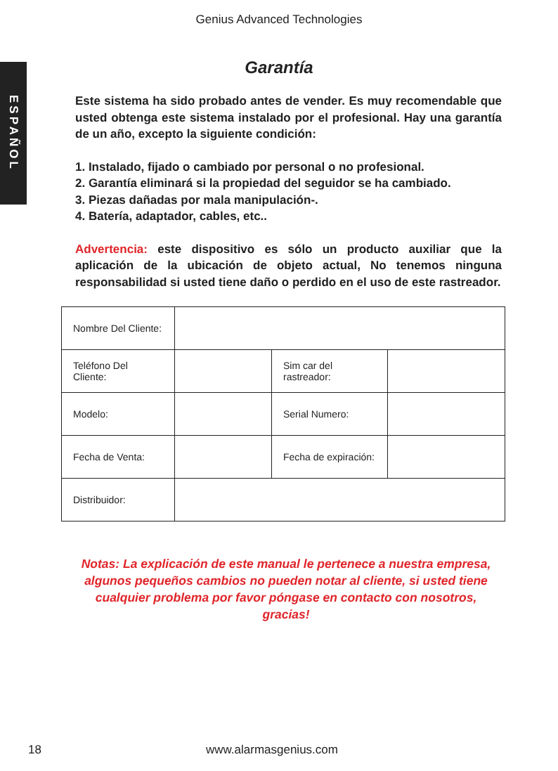Genius Advanced Technologies
ESPAÑOL
Garantía
Este sistema ha sido probado antes de vender. Es muy recomendable que usted obtenga este sistema instalado por el profesional. Hay una garantía de un año, excepto la siguiente condición:
1. Instalado, fijado o cambiado por personal o no profesional.
2. Garantía eliminará si la propiedad del seguidor se ha cambiado.
3. Piezas dañadas por mala manipulación-.
4. Batería, adaptador, cables, etc..
Advertencia: este dispositivo es sólo un producto auxiliar que la aplicación de la ubicación de objeto actual, No tenemos ninguna responsabilidad si usted tiene daño o perdido en el uso de este rastreador.
| Nombre Del Cliente: | | | |
| Teléfono Del Cliente: | | Sim car del rastreador: | |
| Modelo: | | Serial Numero: | |
| Fecha de Venta: | | Fecha de expiración: | |
| Distribuidor: | | | |
Notas: La explicación de este manual le pertenece a nuestra empresa, algunos pequeños cambios no pueden notar al cliente, si usted tiene cualquier problema por favor póngase en contacto con nosotros, gracias!
18 www.alarmasgenius.com